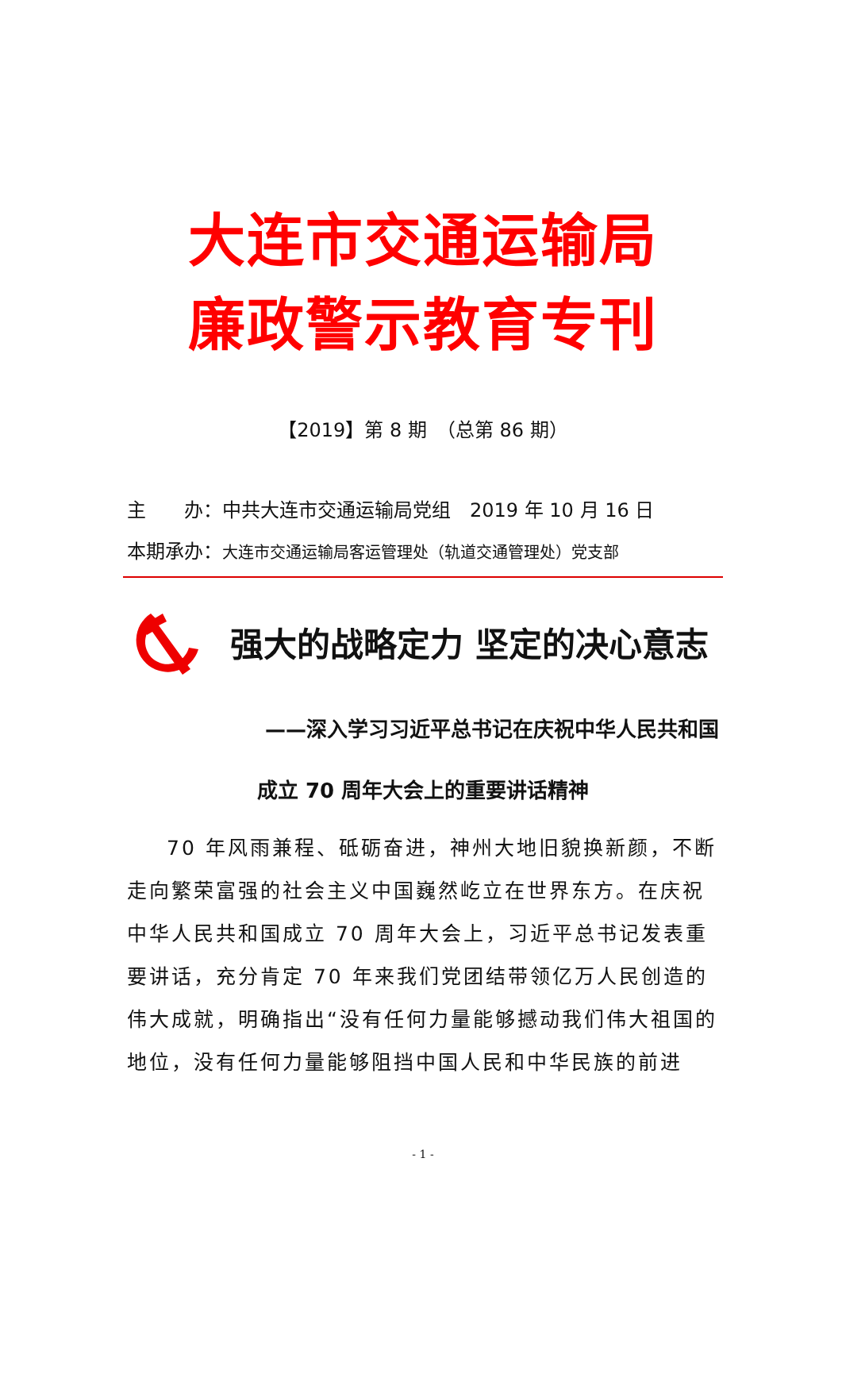大连市交通运输局
廉政警示教育专刊
【2019】第 8 期　（总第 86 期）
主　　办：中共大连市交通运输局党组　2019 年 10 月 16 日
本期承办：大连市交通运输局客运管理处（轨道交通管理处）党支部
强大的战略定力 坚定的决心意志
——深入学习习近平总书记在庆祝中华人民共和国
成立 70 周年大会上的重要讲话精神
70 年风雨兼程、砥砺奋进，神州大地旧貌换新颜，不断走向繁荣富强的社会主义中国巍然屹立在世界东方。在庆祝中华人民共和国成立 70 周年大会上，习近平总书记发表重要讲话，充分肯定 70 年来我们党团结带领亿万人民创造的伟大成就，明确指出“没有任何力量能够撼动我们伟大祖国的地位，没有任何力量能够阻挡中国人民和中华民族的前进
- 1 -